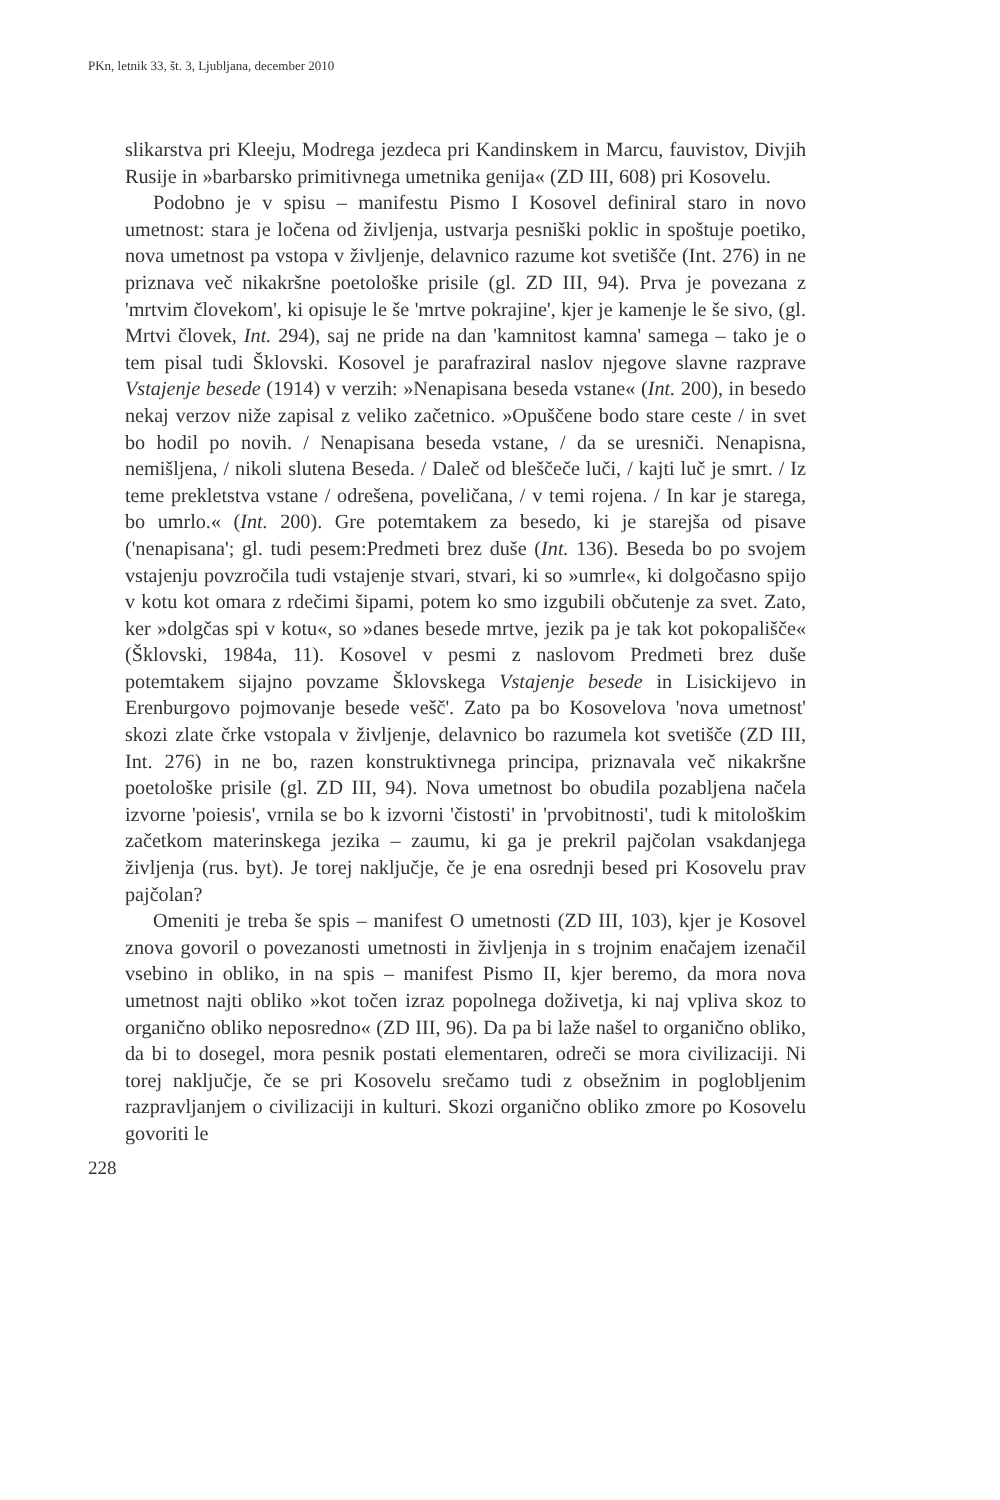PKn, letnik 33, št. 3, Ljubljana, december 2010
slikarstva pri Kleeju, Modrega jezdeca pri Kandinskem in Marcu, fauvistov, Divjih Rusije in »barbarsko primitivnega umetnika genija« (ZD III, 608) pri Kosovelu.
Podobno je v spisu – manifestu Pismo I Kosovel definiral staro in novo umetnost: stara je ločena od življenja, ustvarja pesniški poklic in spoštuje poetiko, nova umetnost pa vstopa v življenje, delavnico razume kot svetišče (Int. 276) in ne priznava več nikakršne poetološke prisile (gl. ZD III, 94). Prva je povezana z 'mrtvim človekom', ki opisuje le še 'mrtve pokrajine', kjer je kamenje le še sivo, (gl. Mrtvi človek, Int. 294), saj ne pride na dan 'kamnitost kamna' samega – tako je o tem pisal tudi Šklovski. Kosovel je parafraziral naslov njegove slavne razprave Vstajenje besede (1914) v verzih: »Nenapisana beseda vstane« (Int. 200), in besedo nekaj verzov niže zapisal z veliko začetnico. »Opuščene bodo stare ceste / in svet bo hodil po novih. / Nenapisana beseda vstane, / da se uresniči. Nenapisna, nemišljena, / nikoli slutena Beseda. / Daleč od bleščeče luči, / kajti luč je smrt. / Iz teme prekletstva vstane / odrešena, poveličana, / v temi rojena. / In kar je starega, bo umrlo.« (Int. 200). Gre potemtakem za besedo, ki je starejša od pisave ('nenapisana'; gl. tudi pesem:Predmeti brez duše (Int. 136). Beseda bo po svojem vstajenju povzročila tudi vstajenje stvari, stvari, ki so »umrle«, ki dolgočasno spijo v kotu kot omara z rdečimi šipami, potem ko smo izgubili občutenje za svet. Zato, ker »dolgčas spi v kotu«, so »danes besede mrtve, jezik pa je tak kot pokopališče« (Šklovski, 1984a, 11). Kosovel v pesmi z naslovom Predmeti brez duše potemtakem sijajno povzame Šklovskega Vstajenje besede in Lisickijevo in Erenburgovo pojmovanje besede vešč'. Zato pa bo Kosovelova 'nova umetnost' skozi zlate črke vstopala v življenje, delavnico bo razumela kot svetišče (ZD III, Int. 276) in ne bo, razen konstruktivnega principa, priznavala več nikakršne poetološke prisile (gl. ZD III, 94). Nova umetnost bo obudila pozabljena načela izvorne 'poiesis', vrnila se bo k izvorni 'čistosti' in 'prvobitnosti', tudi k mitološkim začetkom materinskega jezika – zaumu, ki ga je prekril pajčolan vsakdanjega življenja (rus. byt). Je torej naključje, če je ena osrednji besed pri Kosovelu prav pajčolan?
Omeniti je treba še spis – manifest O umetnosti (ZD III, 103), kjer je Kosovel znova govoril o povezanosti umetnosti in življenja in s trojnim enačajem izenačil vsebino in obliko, in na spis – manifest Pismo II, kjer beremo, da mora nova umetnost najti obliko »kot točen izraz popolnega doživetja, ki naj vpliva skoz to organično obliko neposredno« (ZD III, 96). Da pa bi laže našel to organično obliko, da bi to dosegel, mora pesnik postati elementaren, odreči se mora civilizaciji. Ni torej naključje, če se pri Kosovelu srečamo tudi z obsežnim in poglobljenim razpravljanjem o civilizaciji in kulturi. Skozi organično obliko zmore po Kosovelu govoriti le
228